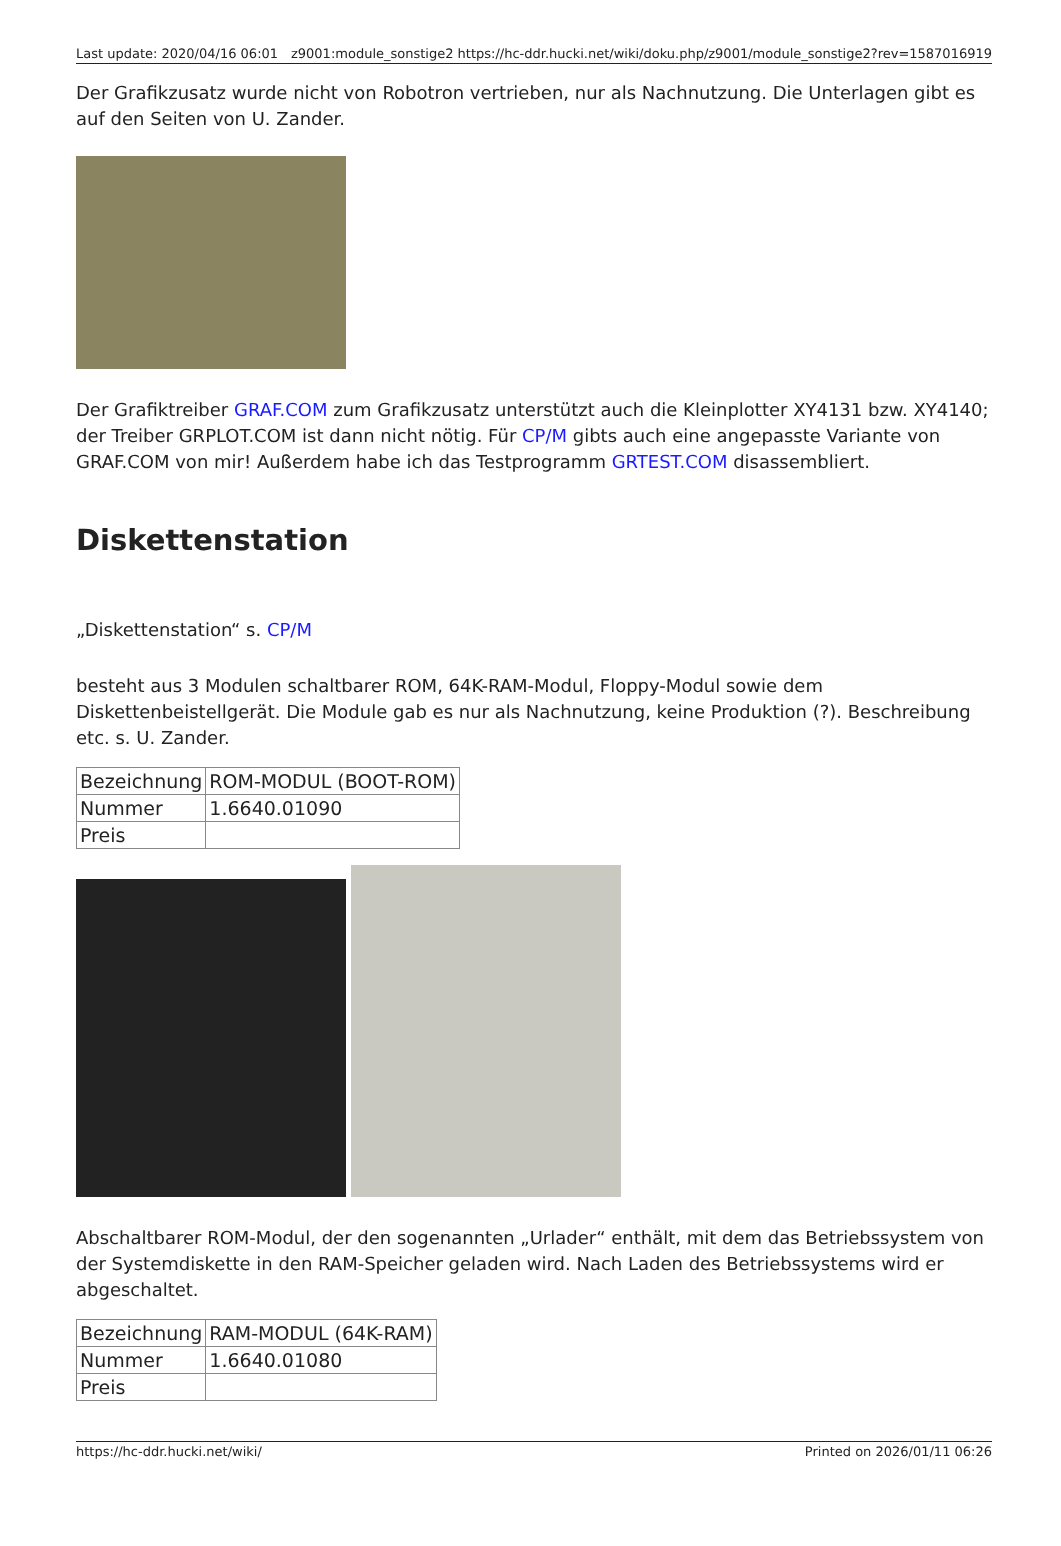Last update: 2020/04/16 06:01 z9001:module_sonstige2 https://hc-ddr.hucki.net/wiki/doku.php/z9001/module_sonstige2?rev=1587016919
Der Grafikzusatz wurde nicht von Robotron vertrieben, nur als Nachnutzung. Die Unterlagen gibt es auf den Seiten von U. Zander.
Der Grafiktreiber GRAF.COM zum Grafikzusatz unterstützt auch die Kleinplotter XY4131 bzw. XY4140; der Treiber GRPLOT.COM ist dann nicht nötig. Für CP/M gibts auch eine angepasste Variante von GRAF.COM von mir! Außerdem habe ich das Testprogramm GRTEST.COM disassembliert.
Diskettenstation
„Diskettenstation“ s. CP/M
besteht aus 3 Modulen schaltbarer ROM, 64K-RAM-Modul, Floppy-Modul sowie dem Diskettenbeistellgerät. Die Module gab es nur als Nachnutzung, keine Produktion (?). Beschreibung etc. s. U. Zander.
| Bezeichnung | ROM-MODUL (BOOT-ROM) |
| Nummer | 1.6640.01090 |
| Preis | |
Abschaltbarer ROM-Modul, der den sogenannten „Urlader“ enthält, mit dem das Betriebssystem von der Systemdiskette in den RAM-Speicher geladen wird. Nach Laden des Betriebssystems wird er abgeschaltet.
| Bezeichnung | RAM-MODUL (64K-RAM) |
| Nummer | 1.6640.01080 |
| Preis | |
https://hc-ddr.hucki.net/wiki/ Printed on 2026/01/11 06:26